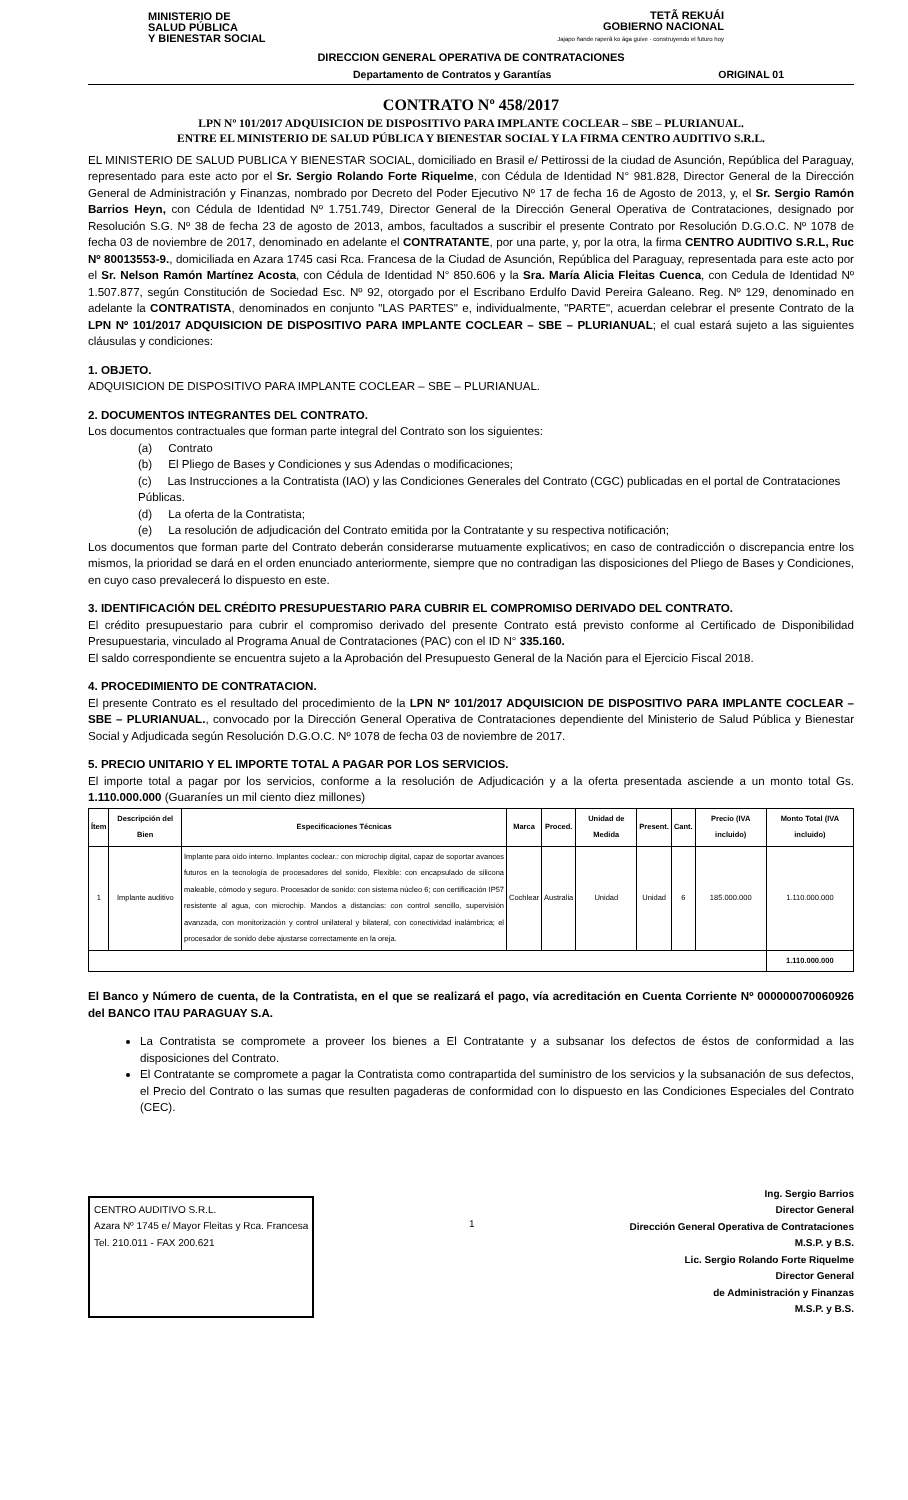MINISTERIO DE
SALUD PÚBLICA
Y BIENESTAR SOCIAL
TETÃ REKUÁI
GOBIERNO NACIONAL
Jajapo ñande raperã ko ága guive · construyendo el futuro hoy
DIRECCION GENERAL OPERATIVA DE CONTRATACIONES
Departamento de Contratos y Garantías ORIGINAL 01
CONTRATO Nº 458/2017
LPN Nº 101/2017 ADQUISICION DE DISPOSITIVO PARA IMPLANTE COCLEAR – SBE – PLURIANUAL.
ENTRE EL MINISTERIO DE SALUD PÚBLICA Y BIENESTAR SOCIAL Y LA FIRMA CENTRO AUDITIVO S.R.L.
EL MINISTERIO DE SALUD PUBLICA Y BIENESTAR SOCIAL, domiciliado en Brasil e/ Pettirossi de la ciudad de Asunción, República del Paraguay, representado para este acto por el Sr. Sergio Rolando Forte Riquelme, con Cédula de Identidad N° 981.828, Director General de la Dirección General de Administración y Finanzas, nombrado por Decreto del Poder Ejecutivo Nº 17 de fecha 16 de Agosto de 2013, y, el Sr. Sergio Ramón Barrios Heyn, con Cédula de Identidad Nº 1.751.749, Director General de la Dirección General Operativa de Contrataciones, designado por Resolución S.G. Nº 38 de fecha 23 de agosto de 2013, ambos, facultados a suscribir el presente Contrato por Resolución D.G.O.C. Nº 1078 de fecha 03 de noviembre de 2017, denominado en adelante el CONTRATANTE, por una parte, y, por la otra, la firma CENTRO AUDITIVO S.R.L, Ruc Nº 80013553-9., domiciliada en Azara 1745 casi Rca. Francesa de la Ciudad de Asunción, República del Paraguay, representada para este acto por el Sr. Nelson Ramón Martínez Acosta, con Cédula de Identidad N° 850.606 y la Sra. María Alicia Fleitas Cuenca, con Cedula de Identidad Nº 1.507.877, según Constitución de Sociedad Esc. Nº 92, otorgado por el Escribano Erdulfo David Pereira Galeano. Reg. Nº 129, denominado en adelante la CONTRATISTA, denominados en conjunto "LAS PARTES" e, individualmente, "PARTE", acuerdan celebrar el presente Contrato de la LPN Nº 101/2017 ADQUISICION DE DISPOSITIVO PARA IMPLANTE COCLEAR – SBE – PLURIANUAL; el cual estará sujeto a las siguientes cláusulas y condiciones:
1. OBJETO.
ADQUISICION DE DISPOSITIVO PARA IMPLANTE COCLEAR – SBE – PLURIANUAL.
2. DOCUMENTOS INTEGRANTES DEL CONTRATO.
Los documentos contractuales que forman parte integral del Contrato son los siguientes:
(a) Contrato
(b) El Pliego de Bases y Condiciones y sus Adendas o modificaciones;
(c) Las Instrucciones a la Contratista (IAO) y las Condiciones Generales del Contrato (CGC) publicadas en el portal de Contrataciones Públicas.
(d) La oferta de la Contratista;
(e) La resolución de adjudicación del Contrato emitida por la Contratante y su respectiva notificación;
Los documentos que forman parte del Contrato deberán considerarse mutuamente explicativos; en caso de contradicción o discrepancia entre los mismos, la prioridad se dará en el orden enunciado anteriormente, siempre que no contradigan las disposiciones del Pliego de Bases y Condiciones, en cuyo caso prevalecerá lo dispuesto en este.
3. IDENTIFICACIÓN DEL CRÉDITO PRESUPUESTARIO PARA CUBRIR EL COMPROMISO DERIVADO DEL CONTRATO.
El crédito presupuestario para cubrir el compromiso derivado del presente Contrato está previsto conforme al Certificado de Disponibilidad Presupuestaria, vinculado al Programa Anual de Contrataciones (PAC) con el ID N° 335.160.
El saldo correspondiente se encuentra sujeto a la Aprobación del Presupuesto General de la Nación para el Ejercicio Fiscal 2018.
4. PROCEDIMIENTO DE CONTRATACION.
El presente Contrato es el resultado del procedimiento de la LPN Nº 101/2017 ADQUISICION DE DISPOSITIVO PARA IMPLANTE COCLEAR – SBE – PLURIANUAL., convocado por la Dirección General Operativa de Contrataciones dependiente del Ministerio de Salud Pública y Bienestar Social y Adjudicada según Resolución D.G.O.C. Nº 1078 de fecha 03 de noviembre de 2017.
5. PRECIO UNITARIO Y EL IMPORTE TOTAL A PAGAR POR LOS SERVICIOS.
El importe total a pagar por los servicios, conforme a la resolución de Adjudicación y a la oferta presentada asciende a un monto total Gs. 1.110.000.000 (Guaraníes un mil ciento diez millones)
| Ítem | Descripción del Bien | Especificaciones Técnicas | Marca | Proced. | Unidad de Medida | Present. | Cant. | Precio (IVA incluido) | Monto Total (IVA incluido) |
| --- | --- | --- | --- | --- | --- | --- | --- | --- | --- |
| 1 | Implante auditivo | Implante para oído interno. Implantes coclear.: con microchip digital, capaz de soportar avances futuros en la tecnología de procesadores del sonido, Flexible: con encapsulado de silicona maleable, cómodo y seguro. Procesador de sonido: con sistema núcleo 6; con certificación IP57 resistente al agua, con microchip. Mandos a distancias: con control sencillo, supervisión avanzada, con monitorización y control unilateral y bilateral, con conectividad inalámbrica; el procesador de sonido debe ajustarse correctamente en la oreja. | Cochlear | Australia | Unidad | Unidad | 6 | 185.000.000 | 1.110.000.000 |
| | | | | | | | | | 1.110.000.000 |
El Banco y Número de cuenta, de la Contratista, en el que se realizará el pago, vía acreditación en Cuenta Corriente Nº 000000070060926 del BANCO ITAU PARAGUAY S.A.
La Contratista se compromete a proveer los bienes a El Contratante y a subsanar los defectos de éstos de conformidad a las disposiciones del Contrato.
El Contratante se compromete a pagar la Contratista como contrapartida del suministro de los servicios y la subsanación de sus defectos, el Precio del Contrato o las sumas que resulten pagaderas de conformidad con lo dispuesto en las Condiciones Especiales del Contrato (CEC).
CENTRO AUDITIVO S.R.L.
Azara Nº 1745 e/ Mayor Fleitas y Rca. Francesa
Tel. 210.011 - FAX 200.621
1
Ing. Sergio Barrios
Director General
Dirección General Operativa de Contrataciones
M.S.P. y B.S.
Lic. Sergio Rolando Forte Riquelme
Director General
de Administración y Finanzas
M.S.P. y B.S.